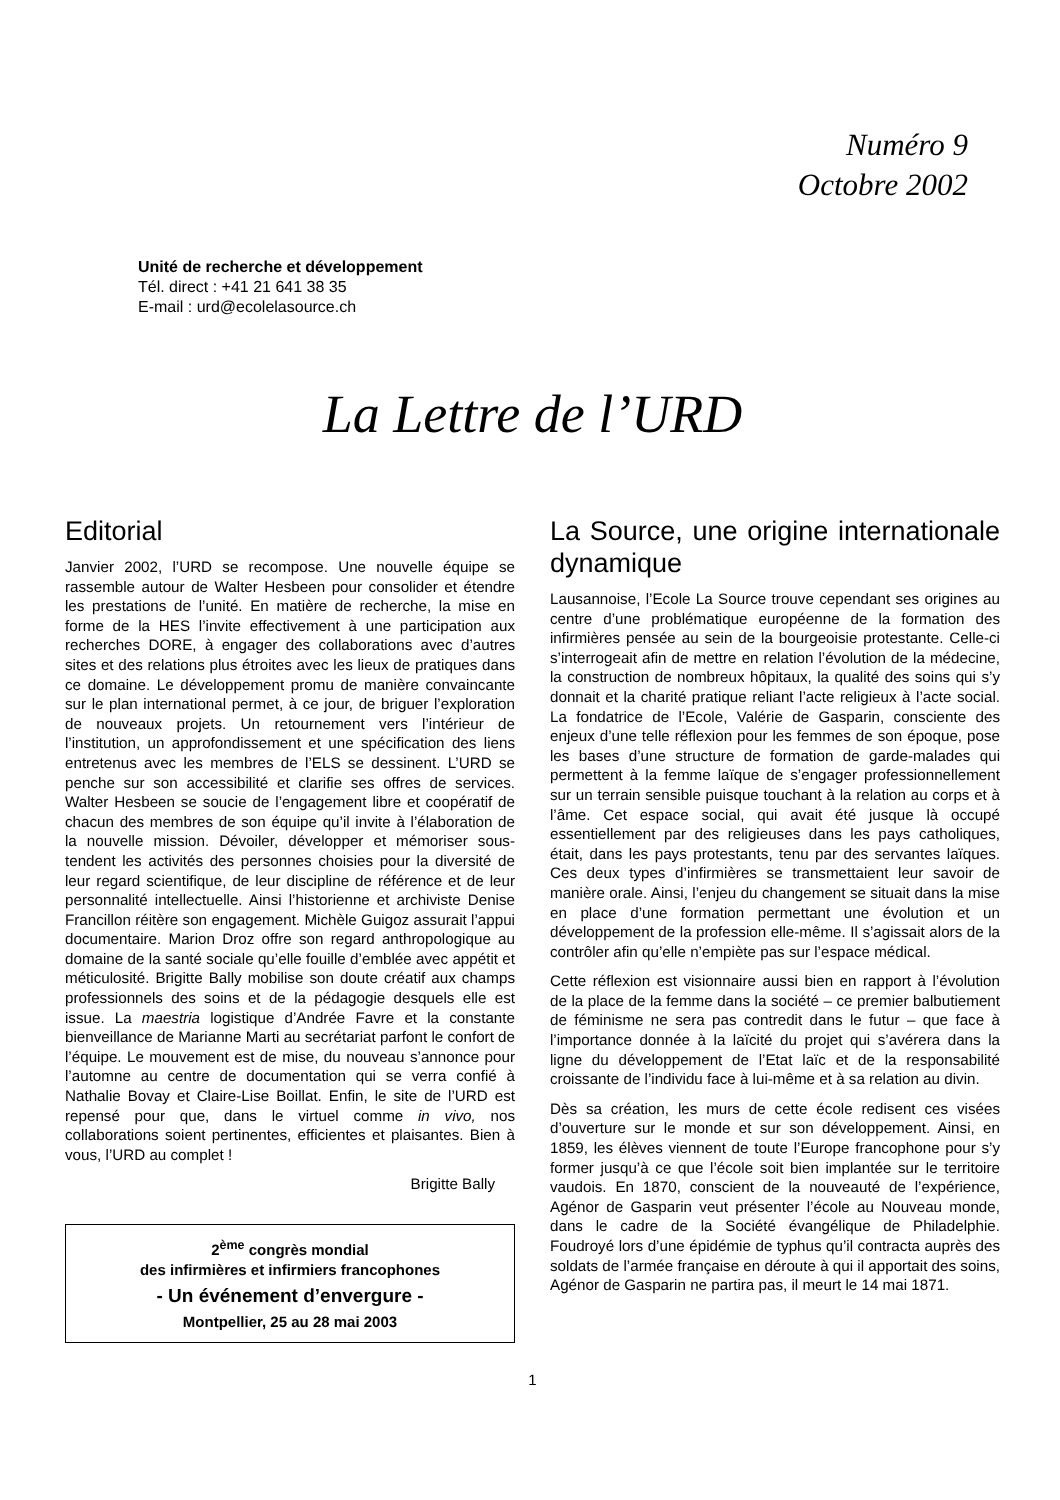Numéro 9
Octobre 2002
Unité de recherche et développement
Tél. direct : +41 21 641 38 35
E-mail : urd@ecolelasource.ch
La Lettre de l’URD
Editorial
Janvier 2002, l’URD se recompose. Une nouvelle équipe se rassemble autour de Walter Hesbeen pour consolider et étendre les prestations de l’unité. En matière de recherche, la mise en forme de la HES l’invite effectivement à une participation aux recherches DORE, à engager des collaborations avec d’autres sites et des relations plus étroites avec les lieux de pratiques dans ce domaine. Le développement promu de manière convaincante sur le plan international permet, à ce jour, de briguer l’exploration de nouveaux projets. Un retournement vers l’intérieur de l’institution, un approfondissement et une spécification des liens entretenus avec les membres de l’ELS se dessinent. L’URD se penche sur son accessibilité et clarifie ses offres de services. Walter Hesbeen se soucie de l’engagement libre et coopératif de chacun des membres de son équipe qu’il invite à l’élaboration de la nouvelle mission. Dévoiler, développer et mémoriser sous-tendent les activités des personnes choisies pour la diversité de leur regard scientifique, de leur discipline de référence et de leur personnalité intellectuelle. Ainsi l’historienne et archiviste Denise Francillon réitère son engagement. Michèle Guigoz assurait l’appui documentaire. Marion Droz offre son regard anthropologique au domaine de la santé sociale qu’elle fouille d’emblée avec appétit et méticulosité. Brigitte Bally mobilise son doute créatif aux champs professionnels des soins et de la pédagogie desquels elle est issue. La maestria logistique d’Andrée Favre et la constante bienveillance de Marianne Marti au secrétariat parfont le confort de l’équipe. Le mouvement est de mise, du nouveau s’annonce pour l’automne au centre de documentation qui se verra confié à Nathalie Bovay et Claire-Lise Boillat. Enfin, le site de l’URD est repensé pour que, dans le virtuel comme in vivo, nos collaborations soient pertinentes, efficientes et plaisantes. Bien à vous, l’URD au complet !
Brigitte Bally
2<sup>ème</sup> congrès mondial
des infirmières et infirmiers francophones
- Un événement d’envergure -
Montpellier, 25 au 28 mai 2003
La Source, une origine internationale dynamique
Lausannoise, l’Ecole La Source trouve cependant ses origines au centre d’une problématique européenne de la formation des infirmières pensée au sein de la bourgeoisie protestante. Celle-ci s’interrogeait afin de mettre en relation l’évolution de la médecine, la construction de nombreux hôpitaux, la qualité des soins qui s’y donnait et la charité pratique reliant l’acte religieux à l’acte social. La fondatrice de l’Ecole, Valérie de Gasparin, consciente des enjeux d’une telle réflexion pour les femmes de son époque, pose les bases d’une structure de formation de garde-malades qui permettent à la femme laïque de s’engager professionnellement sur un terrain sensible puisque touchant à la relation au corps et à l’âme. Cet espace social, qui avait été jusque là occupé essentiellement par des religieuses dans les pays catholiques, était, dans les pays protestants, tenu par des servantes laïques. Ces deux types d’infirmières se transmettaient leur savoir de manière orale. Ainsi, l’enjeu du changement se situait dans la mise en place d’une formation permettant une évolution et un développement de la profession elle-même. Il s’agissait alors de la contrôler afin qu’elle n’empiète pas sur l’espace médical.
Cette réflexion est visionnaire aussi bien en rapport à l’évolution de la place de la femme dans la société – ce premier balbutiement de féminisme ne sera pas contredit dans le futur – que face à l’importance donnée à la laïcité du projet qui s’avérera dans la ligne du développement de l’Etat laïc et de la responsabilité croissante de l’individu face à lui-même et à sa relation au divin.
Dès sa création, les murs de cette école redisent ces visées d’ouverture sur le monde et sur son développement. Ainsi, en 1859, les élèves viennent de toute l’Europe francophone pour s’y former jusqu’à ce que l’école soit bien implantée sur le territoire vaudois. En 1870, conscient de la nouveauté de l’expérience, Agénor de Gasparin veut présenter l’école au Nouveau monde, dans le cadre de la Société évangélique de Philadelphie. Foudroyé lors d’une épidémie de typhus qu’il contracta auprès des soldats de l’armée française en déroute à qui il apportait des soins, Agénor de Gasparin ne partira pas, il meurt le 14 mai 1871.
1